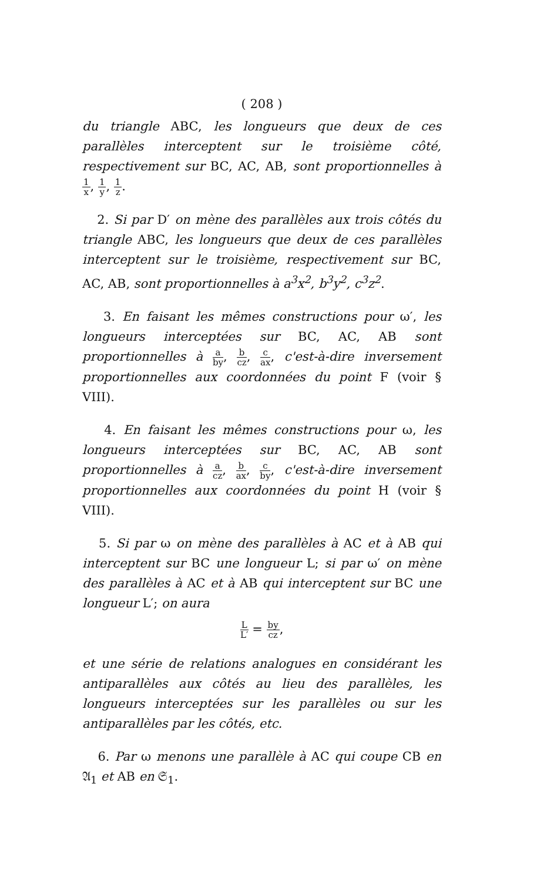( 208 )
du triangle ABC, les longueurs que deux de ces parallèles interceptent sur le troisième côté, respectivement sur BC, AC, AB, sont proportionnelles à 1 x, 1 y, 1 z.
2. Si par D′ on mène des parallèles aux trois côtés du triangle ABC, les longueurs que deux de ces parallèles interceptent sur le troisième, respectivement sur BC, AC, AB, sont proportionnelles à a<sup>3</sup>x<sup>2</sup>, b<sup>3</sup>y<sup>2</sup>, c<sup>3</sup>z<sup>2</sup>.
3. En faisant les mêmes constructions pour ω′, les longueurs interceptées sur BC, AC, AB sont proportionnelles à a by, b cz, c ax, c'est-à-dire inversement proportionnelles aux coordonnées du point F (voir § VIII).
4. En faisant les mêmes constructions pour ω, les longueurs interceptées sur BC, AC, AB sont proportionnelles à a cz, b ax, c by, c'est-à-dire inversement proportionnelles aux coordonnées du point H (voir § VIII).
5. Si par ω on mène des parallèles à AC et à AB qui interceptent sur BC une longueur L; si par ω′ on mène des parallèles à AC et à AB qui interceptent sur BC une longueur L′; on aura
L L′ = by cz,
et une série de relations analogues en considérant les antiparallèles aux côtés au lieu des parallèles, les longueurs interceptées sur les parallèles ou sur les antiparallèles par les côtés, etc.
6. Par ω menons une parallèle à AC qui coupe CB en 𝔄<sub>1</sub> et AB en 𝔖<sub>1</sub>.